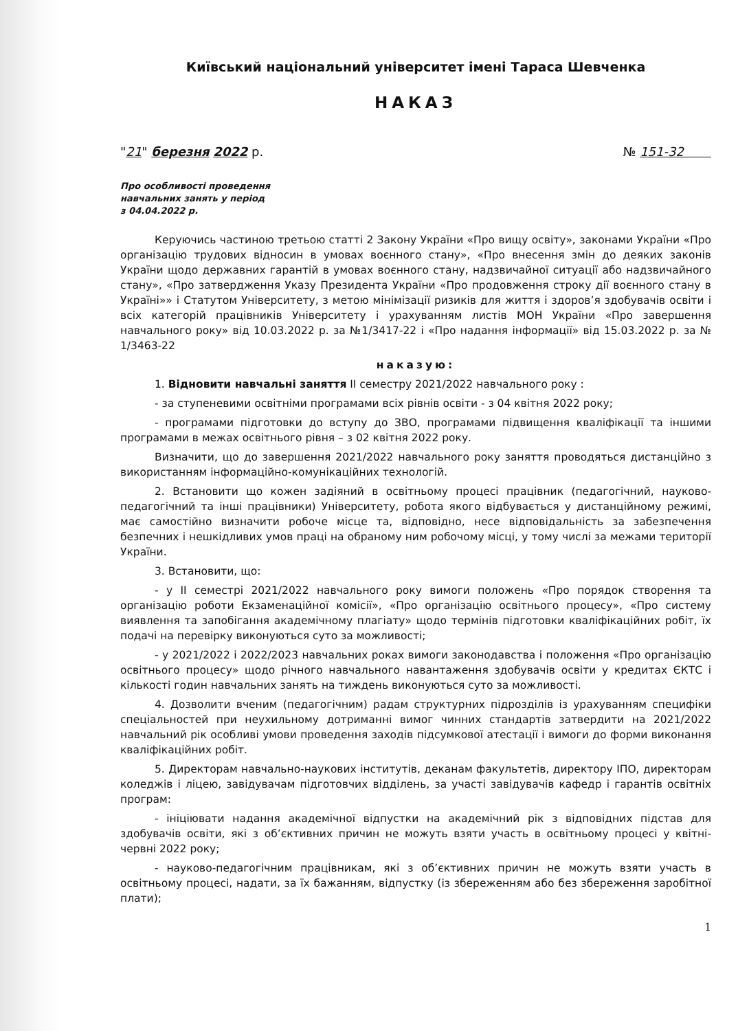Київський національний університет імені Тараса Шевченка
НАКАЗ
"21" березня 2022 р. № 151-32
Про особливості проведення
навчальних занять у період
з 04.04.2022 р.
Керуючись частиною третьою статті 2 Закону України «Про вищу освіту», законами України «Про організацію трудових відносин в умовах воєнного стану», «Про внесення змін до деяких законів України щодо державних гарантій в умовах воєнного стану, надзвичайної ситуації або надзвичайного стану», «Про затвердження Указу Президента України «Про продовження строку дії воєнного стану в Україні»» і Статутом Університету, з метою мінімізації ризиків для життя і здоров’я здобувачів освіти і всіх категорій працівників Університету і урахуванням листів МОН України «Про завершення навчального року» від 10.03.2022 р. за №1/3417-22 і «Про надання інформації» від 15.03.2022 р. за № 1/3463-22
наказую:
1. Відновити навчальні заняття II семестру 2021/2022 навчального року :
- за ступеневими освітніми програмами всіх рівнів освіти - з 04 квітня 2022 року;
- програмами підготовки до вступу до ЗВО, програмами підвищення кваліфікації та іншими програмами в межах освітнього рівня – з 02 квітня 2022 року.
Визначити, що до завершення 2021/2022 навчального року заняття проводяться дистанційно з використанням інформаційно-комунікаційних технологій.
2. Встановити що кожен задіяний в освітньому процесі працівник (педагогічний, науково-педагогічний та інші працівники) Університету, робота якого відбувається у дистанційному режимі, має самостійно визначити робоче місце та, відповідно, несе відповідальність за забезпечення безпечних і нешкідливих умов праці на обраному ним робочому місці, у тому числі за межами території України.
3. Встановити, що:
- у II семестрі 2021/2022 навчального року вимоги положень «Про порядок створення та організацію роботи Екзаменаційної комісії», «Про організацію освітнього процесу», «Про систему виявлення та запобігання академічному плагіату» щодо термінів підготовки кваліфікаційних робіт, їх подачі на перевірку виконуються суто за можливості;
- у 2021/2022 і 2022/2023 навчальних роках вимоги законодавства і положення «Про організацію освітнього процесу» щодо річного навчального навантаження здобувачів освіти у кредитах ЄКТС і кількості годин навчальних занять на тиждень виконуються суто за можливості.
4. Дозволити вченим (педагогічним) радам структурних підрозділів із урахуванням специфіки спеціальностей при неухильному дотриманні вимог чинних стандартів затвердити на 2021/2022 навчальний рік особливі умови проведення заходів підсумкової атестації і вимоги до форми виконання кваліфікаційних робіт.
5. Директорам навчально-наукових інститутів, деканам факультетів, директору ІПО, директорам коледжів і ліцею, завідувачам підготовчих відділень, за участі завідувачів кафедр і гарантів освітніх програм:
- ініціювати надання академічної відпустки на академічний рік з відповідних підстав для здобувачів освіти, які з об’єктивних причин не можуть взяти участь в освітньому процесі у квітні-червні 2022 року;
- науково-педагогічним працівникам, які з об’єктивних причин не можуть взяти участь в освітньому процесі, надати, за їх бажанням, відпустку (із збереженням або без збереження заробітної плати);
1